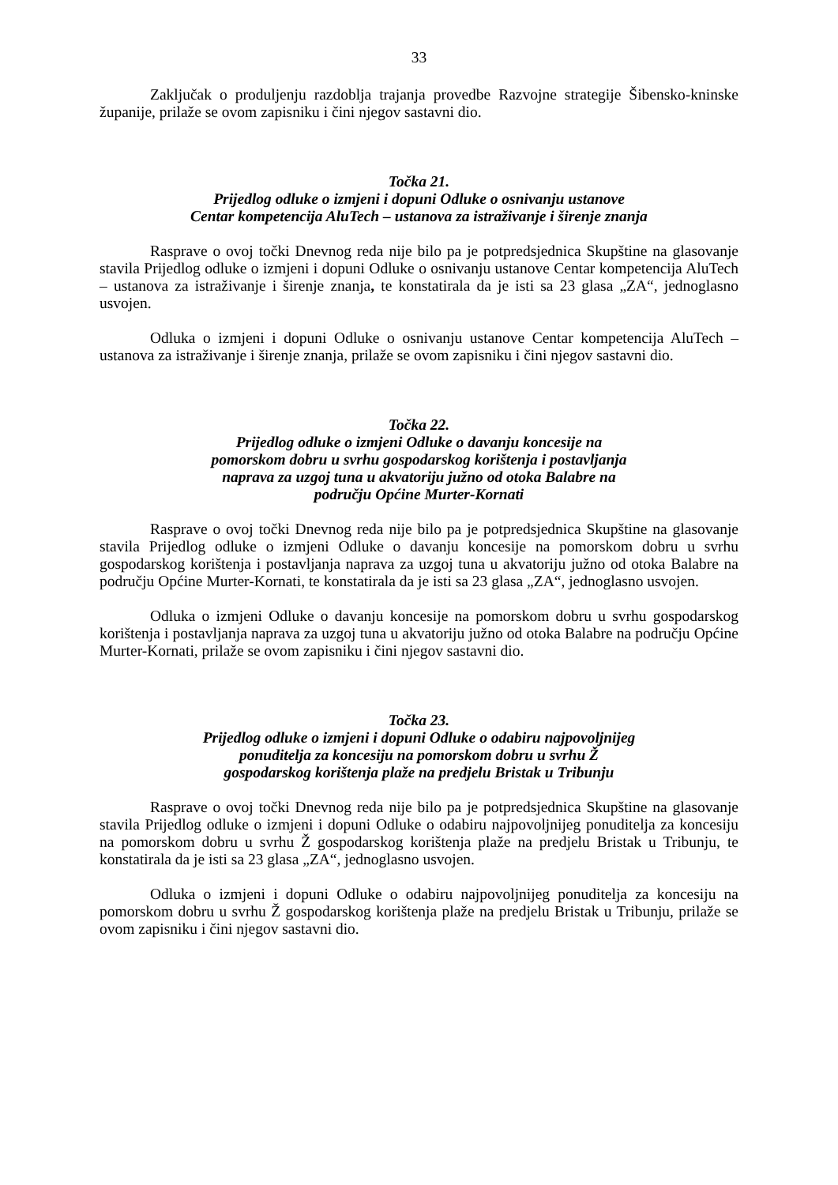33
Zaključak o produljenju razdoblja trajanja provedbe Razvojne strategije Šibensko-kninske županije, prilaže se ovom zapisniku i čini njegov sastavni dio.
Točka 21.
Prijedlog odluke o izmjeni i dopuni Odluke o osnivanju ustanove
Centar kompetencija AluTech – ustanova za istraživanje i širenje znanja
Rasprave o ovoj točki Dnevnog reda nije bilo pa je potpredsjednica Skupštine na glasovanje stavila Prijedlog odluke o izmjeni i dopuni Odluke o osnivanju ustanove Centar kompetencija AluTech – ustanova za istraživanje i širenje znanja, te konstatirala da je isti sa 23 glasa „ZA“, jednoglasno usvojen.
Odluka o izmjeni i dopuni Odluke o osnivanju ustanove Centar kompetencija AluTech – ustanova za istraživanje i širenje znanja, prilaže se ovom zapisniku i čini njegov sastavni dio.
Točka 22.
Prijedlog odluke o izmjeni Odluke o davanju koncesije na
pomorskom dobru u svrhu gospodarskog korištenja i postavljanja
naprava za uzgoj tuna u akvatoriju južno od otoka Balabre na
području Općine Murter-Kornati
Rasprave o ovoj točki Dnevnog reda nije bilo pa je potpredsjednica Skupštine na glasovanje stavila Prijedlog odluke o izmjeni Odluke o davanju koncesije na pomorskom dobru u svrhu gospodarskog korištenja i postavljanja naprava za uzgoj tuna u akvatoriju južno od otoka Balabre na području Općine Murter-Kornati, te konstatirala da je isti sa 23 glasa „ZA“, jednoglasno usvojen.
Odluka o izmjeni Odluke o davanju koncesije na pomorskom dobru u svrhu gospodarskog korištenja i postavljanja naprava za uzgoj tuna u akvatoriju južno od otoka Balabre na području Općine Murter-Kornati, prilaže se ovom zapisniku i čini njegov sastavni dio.
Točka 23.
Prijedlog odluke o izmjeni i dopuni Odluke o odabiru najpovoljnijeg
ponuditelja za koncesiju na pomorskom dobru u svrhu Ž
gospodarskog korištenja plaže na predjelu Bristak u Tribunju
Rasprave o ovoj točki Dnevnog reda nije bilo pa je potpredsjednica Skupštine na glasovanje stavila Prijedlog odluke o izmjeni i dopuni Odluke o odabiru najpovoljnijeg ponuditelja za koncesiju na pomorskom dobru u svrhu Ž gospodarskog korištenja plaže na predjelu Bristak u Tribunju, te konstatirala da je isti sa 23 glasa „ZA“, jednoglasno usvojen.
Odluka o izmjeni i dopuni Odluke o odabiru najpovoljnijeg ponuditelja za koncesiju na pomorskom dobru u svrhu Ž gospodarskog korištenja plaže na predjelu Bristak u Tribunju, prilaže se ovom zapisniku i čini njegov sastavni dio.